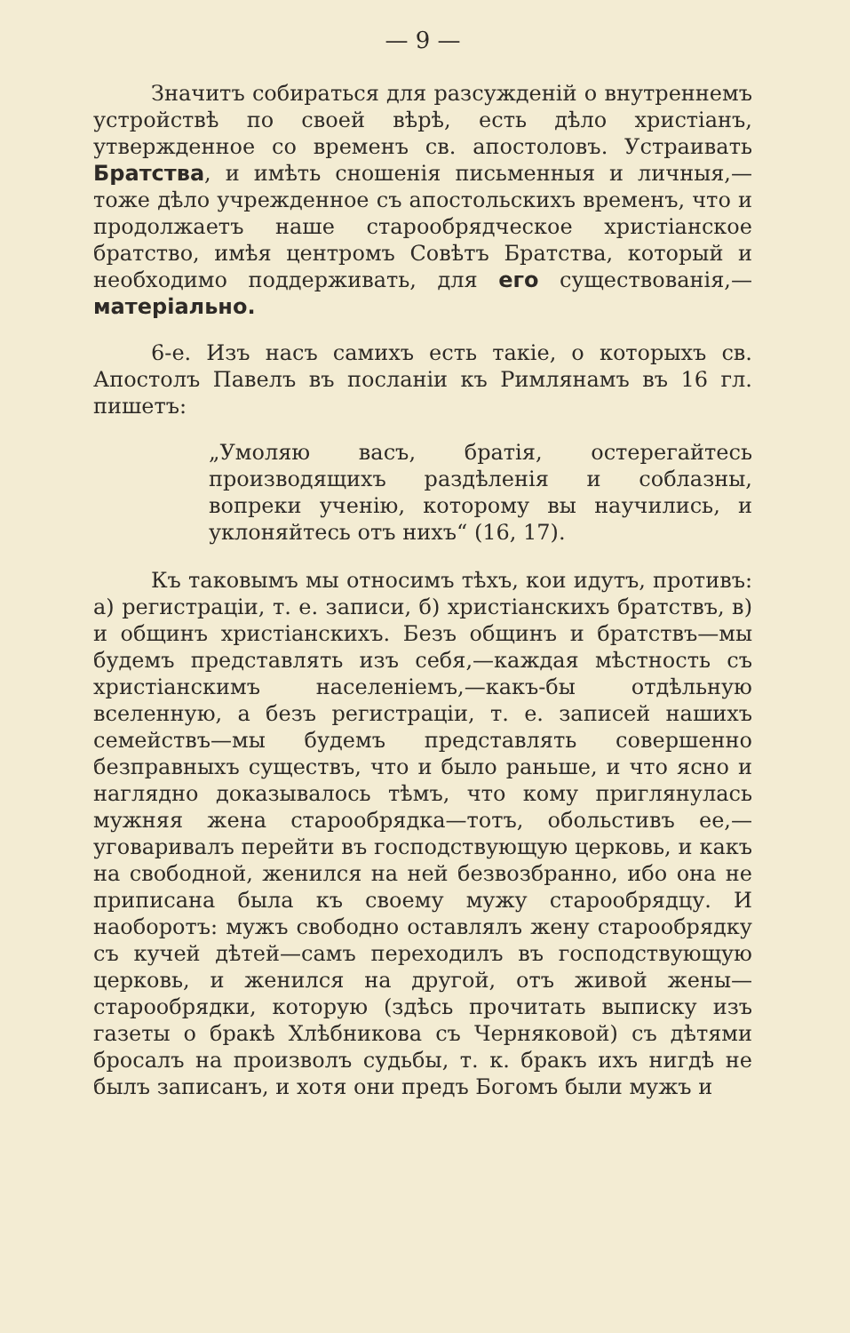— 9 —
Значитъ собираться для разсужденій о внутреннемъ устройствѣ по своей вѣрѣ, есть дѣло христіанъ, утвержденное со временъ св. апостоловъ. Устраивать Братства, и имѣть сношенія письменныя и личныя,—тоже дѣло учрежденное съ апостольскихъ временъ, что и продолжаетъ наше старообрядческое христіанское братство, имѣя центромъ Совѣтъ Братства, который и необходимо поддерживать, для его существованія,—матеріально.
6-е. Изъ насъ самихъ есть такіе, о которыхъ св. Апостолъ Павелъ въ посланіи къ Римлянамъ въ 16 гл. пишетъ:
„Умоляю васъ, братія, остерегайтесь производящихъ раздѣленія и соблазны, вопреки ученію, которому вы научились, и уклоняйтесь отъ нихъ“ (16, 17).
Къ таковымъ мы относимъ тѣхъ, кои идутъ, противъ: а) регистраціи, т. е. записи, б) христіанскихъ братствъ, в) и общинъ христіанскихъ. Безъ общинъ и братствъ—мы будемъ представлять изъ себя,—каждая мѣстность съ христіанскимъ населеніемъ,—какъ-бы отдѣльную вселенную, а безъ регистраціи, т. е. записей нашихъ семействъ—мы будемъ представлять совершенно безправныхъ существъ, что и было раньше, и что ясно и наглядно доказывалось тѣмъ, что кому приглянулась мужняя жена старообрядка—тотъ, обольстивъ ее,—уговаривалъ перейти въ господствующую церковь, и какъ на свободной, женился на ней безвозбранно, ибо она не приписана была къ своему мужу старообрядцу. И наоборотъ: мужъ свободно оставлялъ жену старообрядку съ кучей дѣтей—самъ переходилъ въ господствующую церковь, и женился на другой, отъ живой жены—старообрядки, которую (здѣсь прочитать выписку изъ газеты о бракѣ Хлѣбникова съ Черняковой) съ дѣтями бросалъ на произволъ судьбы, т. к. бракъ ихъ нигдѣ не былъ записанъ, и хотя они предъ Богомъ были мужъ и